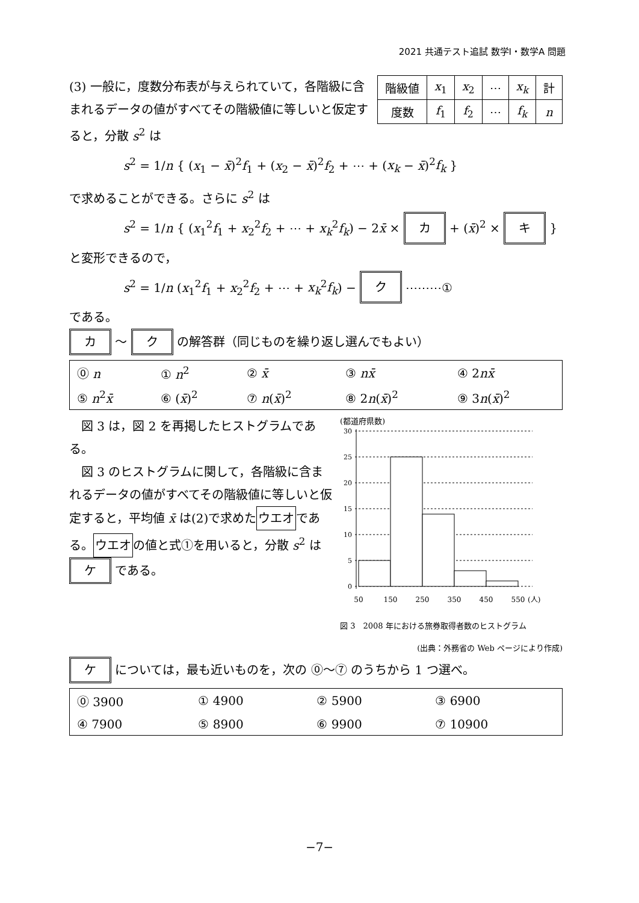2021 共通テスト追試 数学Ⅰ・数学A 問題
| 階級値 | x<sub>1</sub> | x<sub>2</sub> | ⋯ | x<sub>k</sub> | 計 |
| 度数 | f<sub>1</sub> | f<sub>2</sub> | ⋯ | f<sub>k</sub> | n |
(3) 一般に，度数分布表が与えられていて，各階級に含まれるデータの値がすべてその階級値に等しいと仮定すると，分散 s<sup>2</sup> は
s<sup>2</sup> = 1/n { (x<sub>1</sub> − x̄)<sup>2</sup>f<sub>1</sub> + (x<sub>2</sub> − x̄)<sup>2</sup>f<sub>2</sub> + ⋯ + (x<sub>k</sub> − x̄)<sup>2</sup>f<sub>k</sub> }
で求めることができる。さらに s<sup>2</sup> は
s<sup>2</sup> = 1/n { (x<sub>1</sub><sup>2</sup>f<sub>1</sub> + x<sub>2</sub><sup>2</sup>f<sub>2</sub> + ⋯ + x<sub>k</sub><sup>2</sup>f<sub>k</sub>) − 2x̄ × カ + (x̄)<sup>2</sup> × キ }
と変形できるので，
s<sup>2</sup> = 1/n (x<sub>1</sub><sup>2</sup>f<sub>1</sub> + x<sub>2</sub><sup>2</sup>f<sub>2</sub> + ⋯ + x<sub>k</sub><sup>2</sup>f<sub>k</sub>) − ク ⋯⋯⋯①
である。
カ ～ ク の解答群（同じものを繰り返し選んでもよい）
| ⓪ n | ① n<sup>2</sup> | ② x̄ | ③ nx̄ | ④ 2 nx̄ |
| ⑤ n<sup>2</sup> x̄ | ⑥ ( x̄ )<sup>2</sup> | ⑦ n ( x̄ )<sup>2</sup> | ⑧ 2 n ( x̄ )<sup>2</sup> | ⑨ 3 n ( x̄ )<sup>2</sup> |
(都道府県数)
30
25
20
15
10
5
0
50
150
250
350
450
550
(人)
図 3　2008 年における旅券取得者数のヒストグラム
(出典：外務省の Web ページにより作成)
　図 3 は，図 2 を再掲したヒストグラムである。
　図 3 のヒストグラムに関して，各階級に含まれるデータの値がすべてその階級値に等しいと仮定すると，平均値 x̄ は(2)で求めたウエオである。ウエオの値と式①を用いると，分散 s<sup>2</sup> は ケ である。
ケ については，最も近いものを，次の ⓪～⑦ のうちから 1 つ選べ。
| ⓪ 3900 | ① 4900 | ② 5900 | ③ 6900 |
| ④ 7900 | ⑤ 8900 | ⑥ 9900 | ⑦ 10900 |
−7−